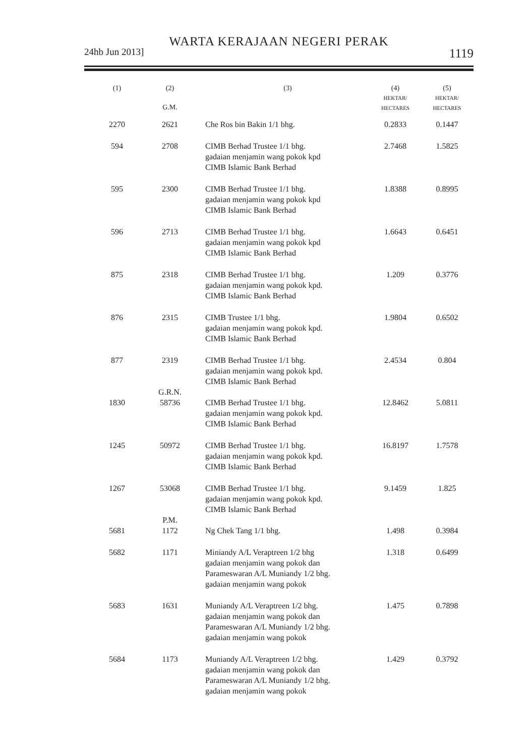WARTA KERAJAAN NEGERI PERAK
24hb Jun 2013] 1119
| (1) | (2) G.M. | (3) | (4) HEKTAR/ HECTARES | (5) HEKTAR/ HECTARES |
| --- | --- | --- | --- | --- |
| 2270 | 2621 | Che Ros bin Bakin 1/1 bhg. | 0.2833 | 0.1447 |
| 594 | 2708 | CIMB Berhad Trustee 1/1 bhg. gadaian menjamin wang pokok kpd CIMB Islamic Bank Berhad | 2.7468 | 1.5825 |
| 595 | 2300 | CIMB Berhad Trustee 1/1 bhg. gadaian menjamin wang pokok kpd CIMB Islamic Bank Berhad | 1.8388 | 0.8995 |
| 596 | 2713 | CIMB Berhad Trustee 1/1 bhg. gadaian menjamin wang pokok kpd CIMB Islamic Bank Berhad | 1.6643 | 0.6451 |
| 875 | 2318 | CIMB Berhad Trustee 1/1 bhg. gadaian menjamin wang pokok kpd. CIMB Islamic Bank Berhad | 1.209 | 0.3776 |
| 876 | 2315 | CIMB Trustee 1/1 bhg. gadaian menjamin wang pokok kpd. CIMB Islamic Bank Berhad | 1.9804 | 0.6502 |
| 877 | 2319 | CIMB Berhad Trustee 1/1 bhg. gadaian menjamin wang pokok kpd. CIMB Islamic Bank Berhad | 2.4534 | 0.804 |
| | G.R.N. | | | |
| 1830 | 58736 | CIMB Berhad Trustee 1/1 bhg. gadaian menjamin wang pokok kpd. CIMB Islamic Bank Berhad | 12.8462 | 5.0811 |
| 1245 | 50972 | CIMB Berhad Trustee 1/1 bhg. gadaian menjamin wang pokok kpd. CIMB Islamic Bank Berhad | 16.8197 | 1.7578 |
| 1267 | 53068 | CIMB Berhad Trustee 1/1 bhg. gadaian menjamin wang pokok kpd. CIMB Islamic Bank Berhad | 9.1459 | 1.825 |
| | P.M. | | | |
| 5681 | 1172 | Ng Chek Tang 1/1 bhg. | 1.498 | 0.3984 |
| 5682 | 1171 | Miniandy A/L Veraptreen 1/2 bhg gadaian menjamin wang pokok dan Parameswaran A/L Muniandy 1/2 bhg. gadaian menjamin wang pokok | 1.318 | 0.6499 |
| 5683 | 1631 | Muniandy A/L Veraptreen 1/2 bhg. gadaian menjamin wang pokok dan Parameswaran A/L Muniandy 1/2 bhg. gadaian menjamin wang pokok | 1.475 | 0.7898 |
| 5684 | 1173 | Muniandy A/L Veraptreen 1/2 bhg. gadaian menjamin wang pokok dan Parameswaran A/L Muniandy 1/2 bhg. gadaian menjamin wang pokok | 1.429 | 0.3792 |